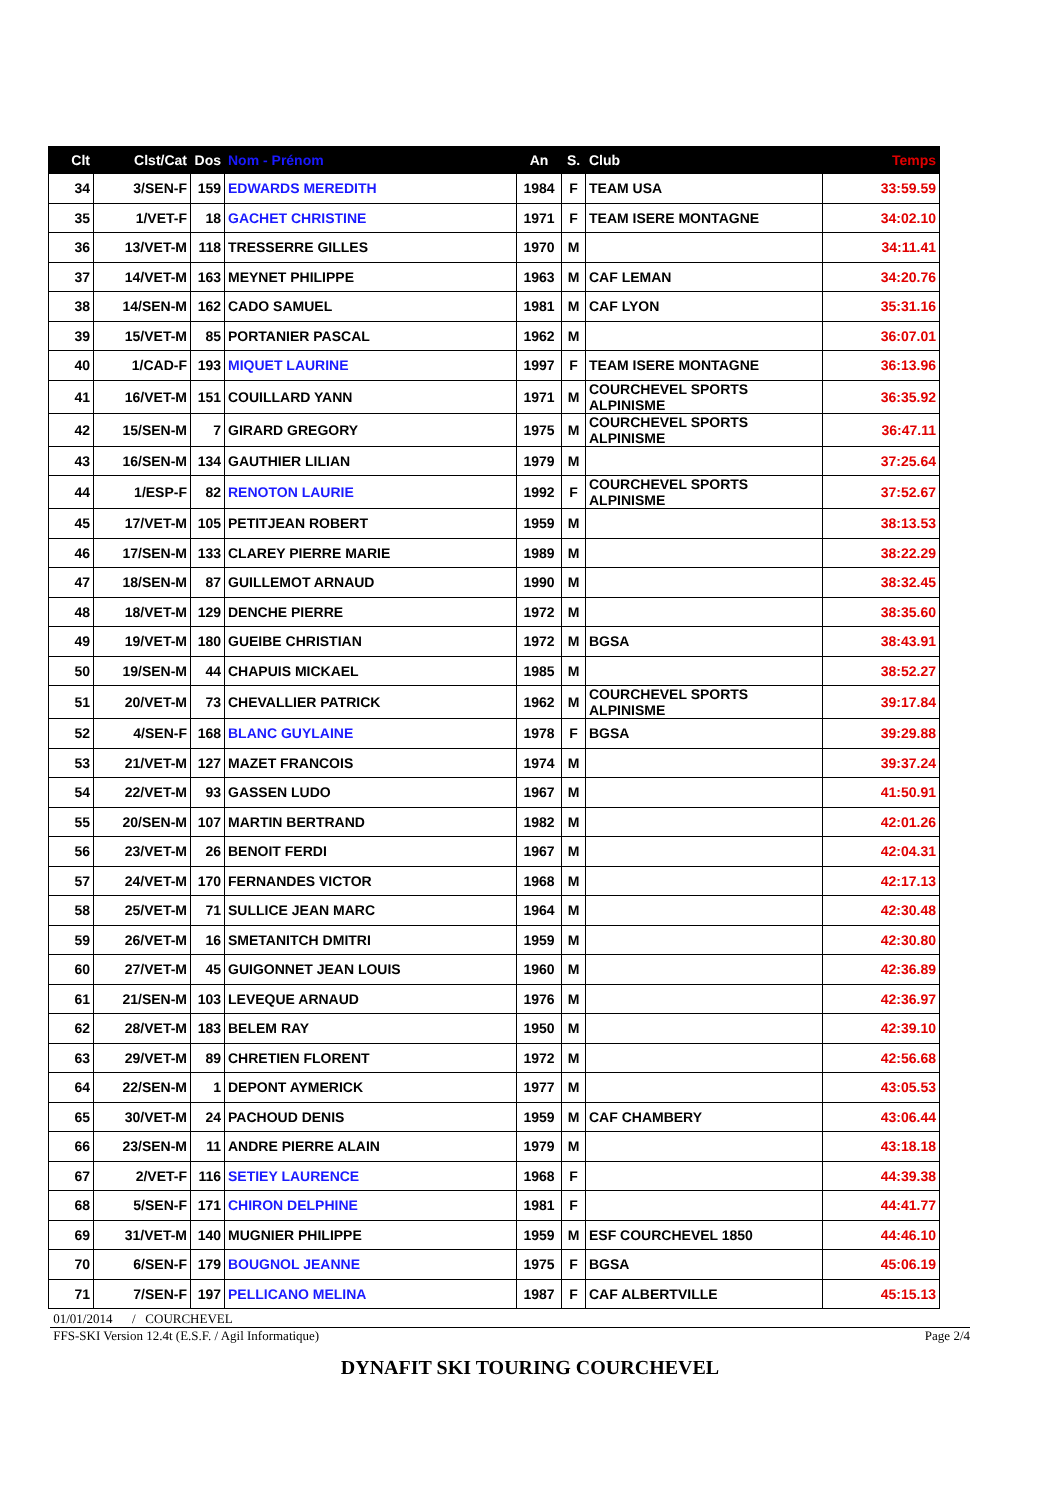| Clt | Clst/Cat | Dos | Nom - Prénom | An | S. | Club | Temps |
| --- | --- | --- | --- | --- | --- | --- | --- |
| 34 | 3/SEN-F | 159 | EDWARDS MEREDITH | 1984 | F | TEAM USA | 33:59.59 |
| 35 | 1/VET-F | 18 | GACHET CHRISTINE | 1971 | F | TEAM ISERE MONTAGNE | 34:02.10 |
| 36 | 13/VET-M | 118 | TRESSERRE GILLES | 1970 | M | | 34:11.41 |
| 37 | 14/VET-M | 163 | MEYNET PHILIPPE | 1963 | M | CAF LEMAN | 34:20.76 |
| 38 | 14/SEN-M | 162 | CADO SAMUEL | 1981 | M | CAF LYON | 35:31.16 |
| 39 | 15/VET-M | 85 | PORTANIER PASCAL | 1962 | M | | 36:07.01 |
| 40 | 1/CAD-F | 193 | MIQUET LAURINE | 1997 | F | TEAM ISERE MONTAGNE | 36:13.96 |
| 41 | 16/VET-M | 151 | COUILLARD YANN | 1971 | M | COURCHEVEL SPORTS ALPINISME | 36:35.92 |
| 42 | 15/SEN-M | 7 | GIRARD GREGORY | 1975 | M | COURCHEVEL SPORTS ALPINISME | 36:47.11 |
| 43 | 16/SEN-M | 134 | GAUTHIER LILIAN | 1979 | M | | 37:25.64 |
| 44 | 1/ESP-F | 82 | RENOTON LAURIE | 1992 | F | COURCHEVEL SPORTS ALPINISME | 37:52.67 |
| 45 | 17/VET-M | 105 | PETITJEAN ROBERT | 1959 | M | | 38:13.53 |
| 46 | 17/SEN-M | 133 | CLAREY PIERRE MARIE | 1989 | M | | 38:22.29 |
| 47 | 18/SEN-M | 87 | GUILLEMOT ARNAUD | 1990 | M | | 38:32.45 |
| 48 | 18/VET-M | 129 | DENCHE PIERRE | 1972 | M | | 38:35.60 |
| 49 | 19/VET-M | 180 | GUEIBE CHRISTIAN | 1972 | M | BGSA | 38:43.91 |
| 50 | 19/SEN-M | 44 | CHAPUIS MICKAEL | 1985 | M | | 38:52.27 |
| 51 | 20/VET-M | 73 | CHEVALLIER PATRICK | 1962 | M | COURCHEVEL SPORTS ALPINISME | 39:17.84 |
| 52 | 4/SEN-F | 168 | BLANC GUYLAINE | 1978 | F | BGSA | 39:29.88 |
| 53 | 21/VET-M | 127 | MAZET FRANCOIS | 1974 | M | | 39:37.24 |
| 54 | 22/VET-M | 93 | GASSEN LUDO | 1967 | M | | 41:50.91 |
| 55 | 20/SEN-M | 107 | MARTIN BERTRAND | 1982 | M | | 42:01.26 |
| 56 | 23/VET-M | 26 | BENOIT FERDI | 1967 | M | | 42:04.31 |
| 57 | 24/VET-M | 170 | FERNANDES VICTOR | 1968 | M | | 42:17.13 |
| 58 | 25/VET-M | 71 | SULLICE JEAN MARC | 1964 | M | | 42:30.48 |
| 59 | 26/VET-M | 16 | SMETANITCH DMITRI | 1959 | M | | 42:30.80 |
| 60 | 27/VET-M | 45 | GUIGONNET JEAN LOUIS | 1960 | M | | 42:36.89 |
| 61 | 21/SEN-M | 103 | LEVEQUE ARNAUD | 1976 | M | | 42:36.97 |
| 62 | 28/VET-M | 183 | BELEM RAY | 1950 | M | | 42:39.10 |
| 63 | 29/VET-M | 89 | CHRETIEN FLORENT | 1972 | M | | 42:56.68 |
| 64 | 22/SEN-M | 1 | DEPONT AYMERICK | 1977 | M | | 43:05.53 |
| 65 | 30/VET-M | 24 | PACHOUD DENIS | 1959 | M | CAF CHAMBERY | 43:06.44 |
| 66 | 23/SEN-M | 11 | ANDRE PIERRE ALAIN | 1979 | M | | 43:18.18 |
| 67 | 2/VET-F | 116 | SETIEY LAURENCE | 1968 | F | | 44:39.38 |
| 68 | 5/SEN-F | 171 | CHIRON DELPHINE | 1981 | F | | 44:41.77 |
| 69 | 31/VET-M | 140 | MUGNIER PHILIPPE | 1959 | M | ESF COURCHEVEL 1850 | 44:46.10 |
| 70 | 6/SEN-F | 179 | BOUGNOL JEANNE | 1975 | F | BGSA | 45:06.19 |
| 71 | 7/SEN-F | 197 | PELLICANO MELINA | 1987 | F | CAF ALBERTVILLE | 45:15.13 |
01/01/2014 / COURCHEVEL
FFS-SKI Version 12.4t (E.S.F. / Agil Informatique) Page 2/4
DYNAFIT SKI TOURING COURCHEVEL